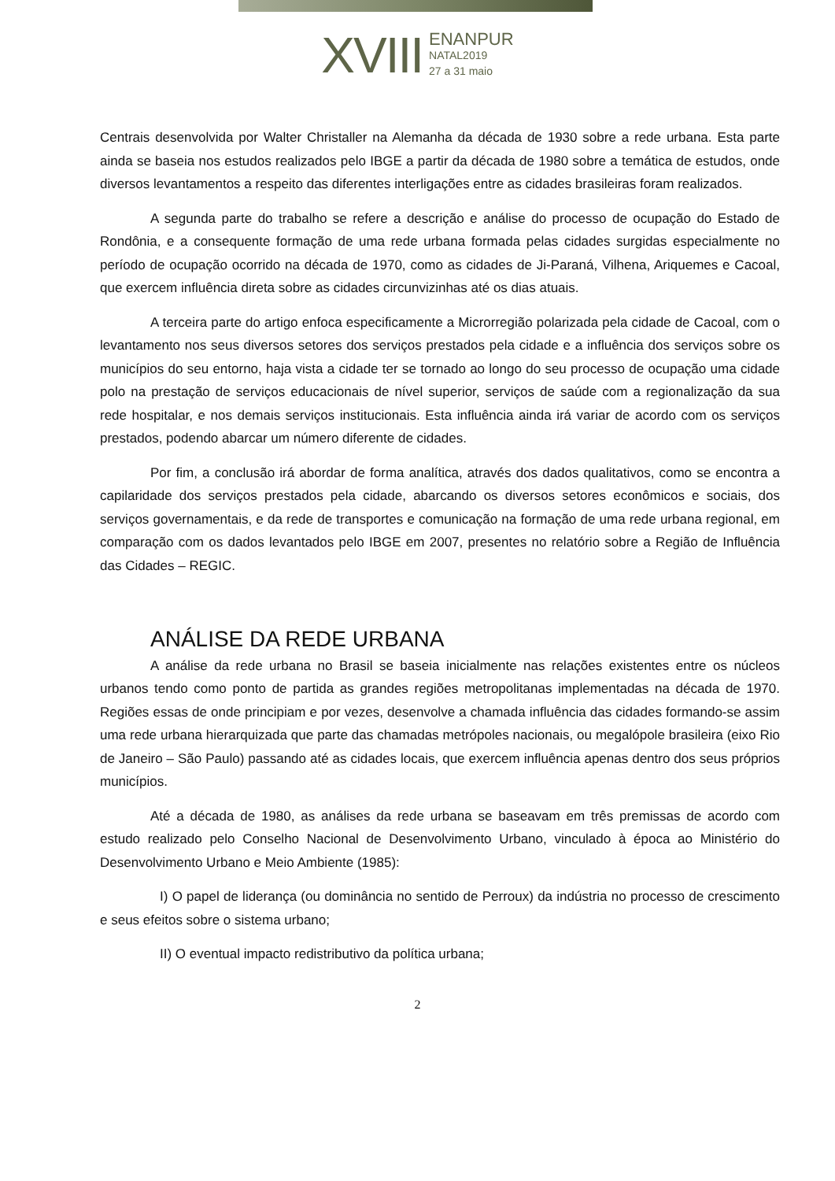XVIII
ENANPUR
NATAL2019
27 a 31 maio
Centrais desenvolvida por Walter Christaller na Alemanha da década de 1930 sobre a rede urbana. Esta parte ainda se baseia nos estudos realizados pelo IBGE a partir da década de 1980 sobre a temática de estudos, onde diversos levantamentos a respeito das diferentes interligações entre as cidades brasileiras foram realizados.
A segunda parte do trabalho se refere a descrição e análise do processo de ocupação do Estado de Rondônia, e a consequente formação de uma rede urbana formada pelas cidades surgidas especialmente no período de ocupação ocorrido na década de 1970, como as cidades de Ji-Paraná, Vilhena, Ariquemes e Cacoal, que exercem influência direta sobre as cidades circunvizinhas até os dias atuais.
A terceira parte do artigo enfoca especificamente a Microrregião polarizada pela cidade de Cacoal, com o levantamento nos seus diversos setores dos serviços prestados pela cidade e a influência dos serviços sobre os municípios do seu entorno, haja vista a cidade ter se tornado ao longo do seu processo de ocupação uma cidade polo na prestação de serviços educacionais de nível superior, serviços de saúde com a regionalização da sua rede hospitalar, e nos demais serviços institucionais. Esta influência ainda irá variar de acordo com os serviços prestados, podendo abarcar um número diferente de cidades.
Por fim, a conclusão irá abordar de forma analítica, através dos dados qualitativos, como se encontra a capilaridade dos serviços prestados pela cidade, abarcando os diversos setores econômicos e sociais, dos serviços governamentais, e da rede de transportes e comunicação na formação de uma rede urbana regional, em comparação com os dados levantados pelo IBGE em 2007, presentes no relatório sobre a Região de Influência das Cidades – REGIC.
ANÁLISE DA REDE URBANA
A análise da rede urbana no Brasil se baseia inicialmente nas relações existentes entre os núcleos urbanos tendo como ponto de partida as grandes regiões metropolitanas implementadas na década de 1970. Regiões essas de onde principiam e por vezes, desenvolve a chamada influência das cidades formando-se assim uma rede urbana hierarquizada que parte das chamadas metrópoles nacionais, ou megalópole brasileira (eixo Rio de Janeiro – São Paulo) passando até as cidades locais, que exercem influência apenas dentro dos seus próprios municípios.
Até a década de 1980, as análises da rede urbana se baseavam em três premissas de acordo com estudo realizado pelo Conselho Nacional de Desenvolvimento Urbano, vinculado à época ao Ministério do Desenvolvimento Urbano e Meio Ambiente (1985):
I) O papel de liderança (ou dominância no sentido de Perroux) da indústria no processo de crescimento e seus efeitos sobre o sistema urbano;
II) O eventual impacto redistributivo da política urbana;
2